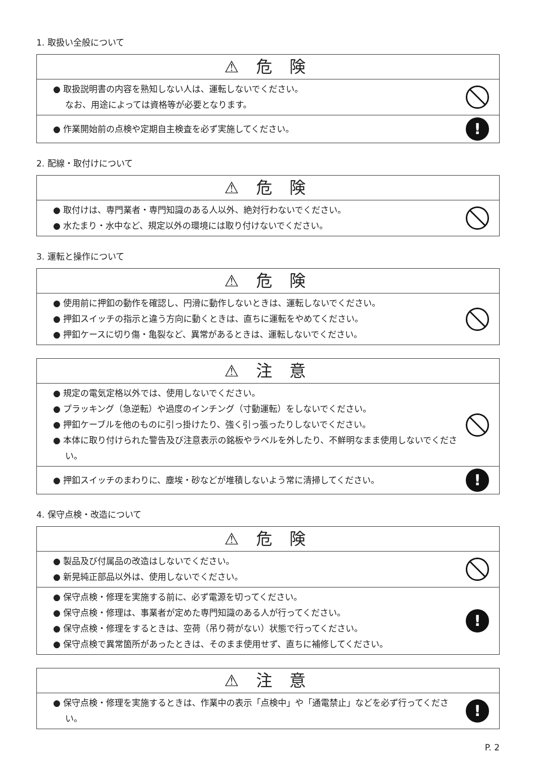1. 取扱い全般について
⚠ 危 険
● 取扱説明書の内容を熟知しない人は、運転しないでください。
なお、用途によっては資格等が必要となります。
● 作業開始前の点検や定期自主検査を必ず実施してください。
!
2. 配線・取付けについて
⚠ 危 険
● 取付けは、専門業者・専門知識のある人以外、絶対行わないでください。
● 水たまり・水中など、規定以外の環境には取り付けないでください。
3. 運転と操作について
⚠ 危 険
● 使用前に押釦の動作を確認し、円滑に動作しないときは、運転しないでください。
● 押釦スイッチの指示と違う方向に動くときは、直ちに運転をやめてください。
● 押釦ケースに切り傷・亀裂など、異常があるときは、運転しないでください。
⚠ 注 意
● 規定の電気定格以外では、使用しないでください。
● プラッキング（急逆転）や過度のインチング（寸動運転）をしないでください。
● 押釦ケーブルを他のものに引っ掛けたり、強く引っ張ったりしないでください。
● 本体に取り付けられた警告及び注意表示の銘板やラベルを外したり、不鮮明なまま使用しないでください。
● 押釦スイッチのまわりに、塵埃・砂などが堆積しないよう常に清掃してください。
!
4. 保守点検・改造について
⚠ 危 険
● 製品及び付属品の改造はしないでください。
● 新晃純正部品以外は、使用しないでください。
● 保守点検・修理を実施する前に、必ず電源を切ってください。
● 保守点検・修理は、事業者が定めた専門知識のある人が行ってください。
● 保守点検・修理をするときは、空荷（吊り荷がない）状態で行ってください。
● 保守点検で異常箇所があったときは、そのまま使用せず、直ちに補修してください。
!
⚠ 注 意
● 保守点検・修理を実施するときは、作業中の表示「点検中」や「通電禁止」などを必ず行ってください。
!
P. 2